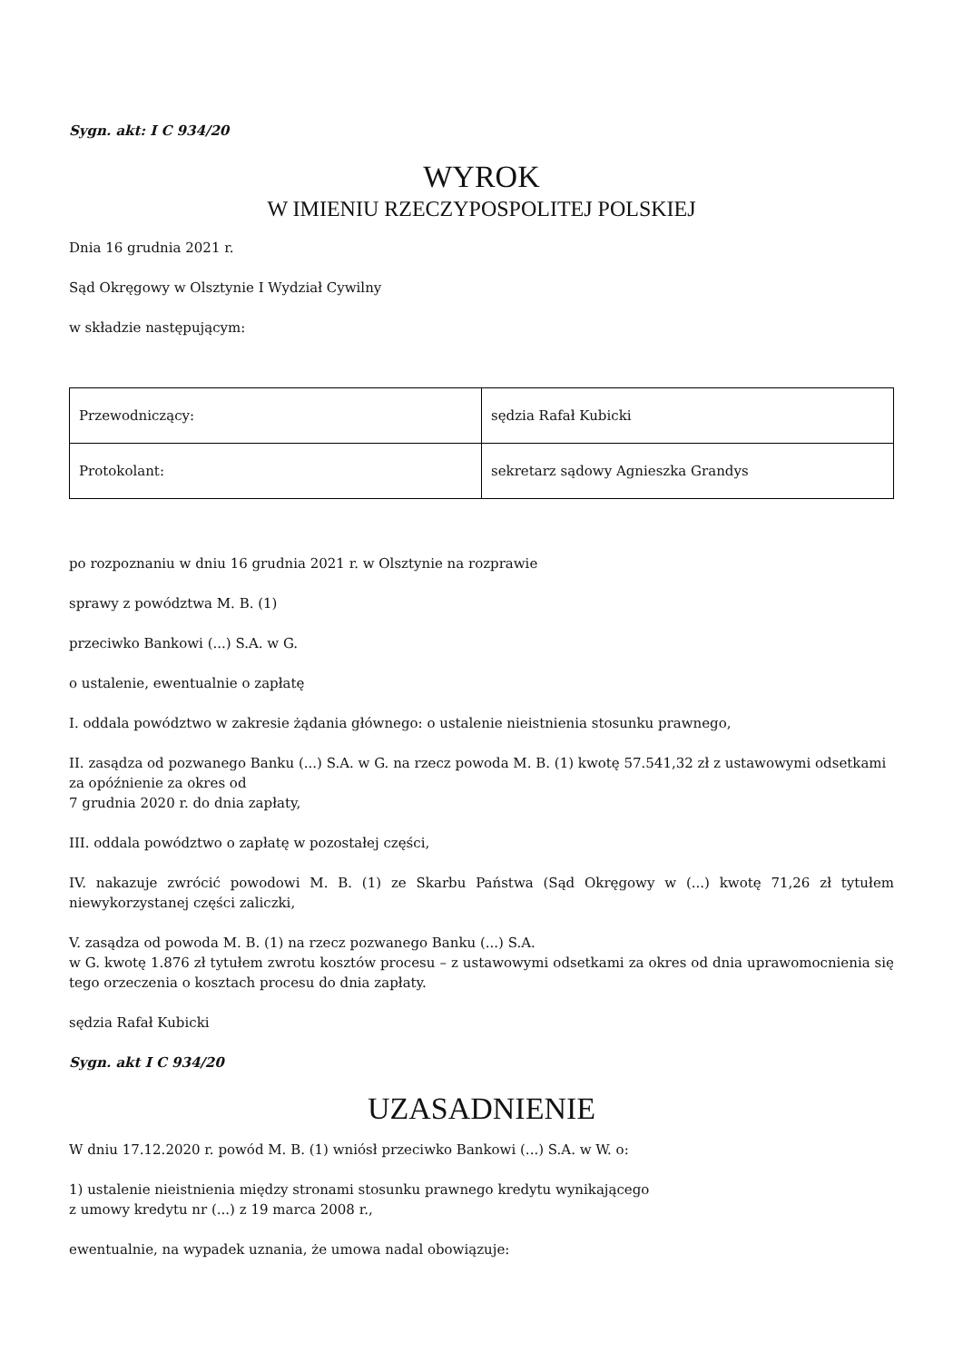Sygn. akt: I C 934/20
WYROK
W IMIENIU RZECZYPOSPOLITEJ POLSKIEJ
Dnia 16 grudnia 2021 r.
Sąd Okręgowy w Olsztynie I Wydział Cywilny
w składzie następującym:
| Przewodniczący: | sędzia Rafał Kubicki |
| Protokolant: | sekretarz sądowy Agnieszka Grandys |
po rozpoznaniu w dniu 16 grudnia 2021 r. w Olsztynie na rozprawie
sprawy z powództwa M. B. (1)
przeciwko Bankowi (...) S.A. w G.
o ustalenie, ewentualnie o zapłatę
I. oddala powództwo w zakresie żądania głównego: o ustalenie nieistnienia stosunku prawnego,
II. zasądza od pozwanego Banku (...) S.A. w G. na rzecz powoda M. B. (1) kwotę 57.541,32 zł z ustawowymi odsetkami za opóźnienie za okres od
7 grudnia 2020 r. do dnia zapłaty,
III. oddala powództwo o zapłatę w pozostałej części,
IV. nakazuje zwrócić powodowi M. B. (1) ze Skarbu Państwa (Sąd Okręgowy w (...) kwotę 71,26 zł tytułem niewykorzystanej części zaliczki,
V. zasądza od powoda M. B. (1) na rzecz pozwanego Banku (...) S.A.
w G. kwotę 1.876 zł tytułem zwrotu kosztów procesu – z ustawowymi odsetkami za okres od dnia uprawomocnienia się tego orzeczenia o kosztach procesu do dnia zapłaty.
sędzia Rafał Kubicki
Sygn. akt I C 934/20
UZASADNIENIE
W dniu 17.12.2020 r. powód M. B. (1) wniósł przeciwko Bankowi (...) S.A. w W. o:
1) ustalenie nieistnienia między stronami stosunku prawnego kredytu wynikającego
z umowy kredytu nr (...) z 19 marca 2008 r.,
ewentualnie, na wypadek uznania, że umowa nadal obowiązuje: